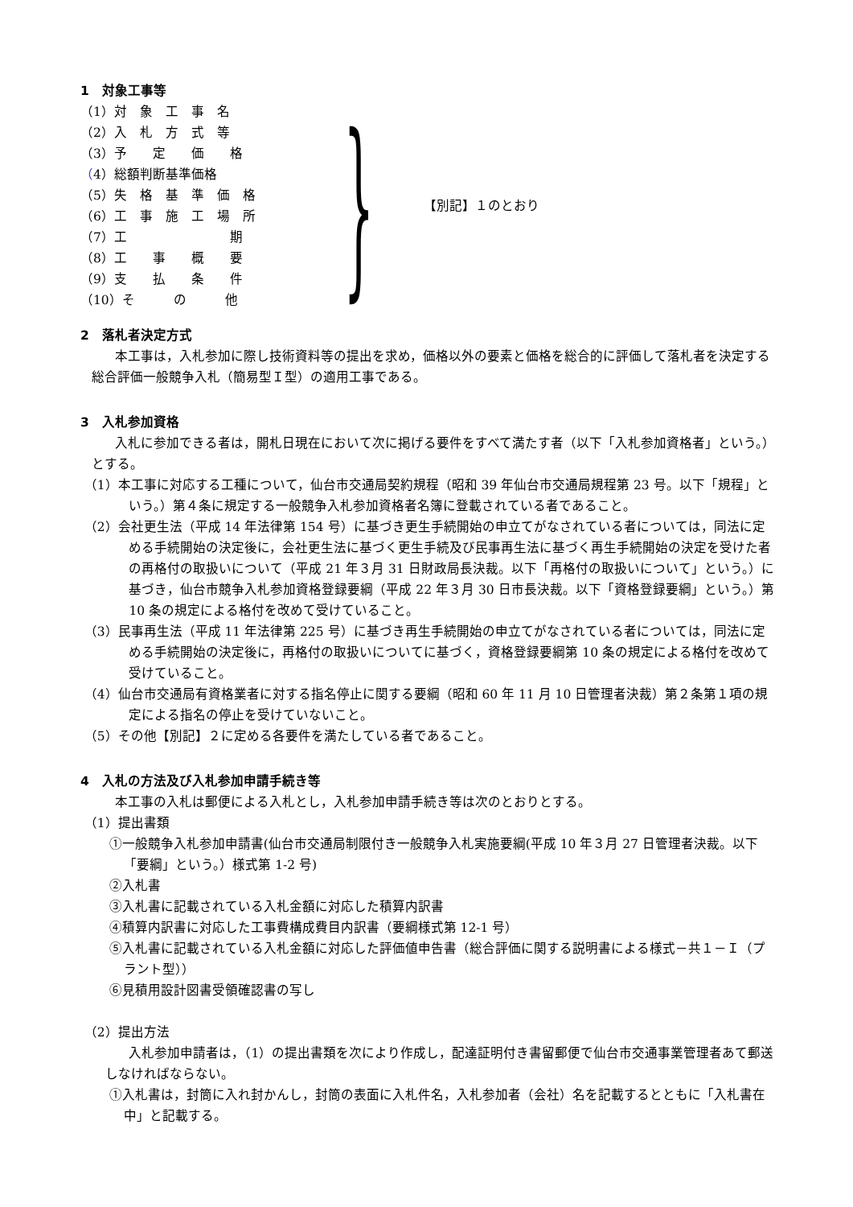1　対象工事等
（1）対　象　工　事　名
（2）入　札　方　式　等
（3）予　　定　　価　　格
（4）総額判断基準価格
（5）失　格　基　準　価　格
（6）工　事　施　工　場　所
（7）工　　　　　　　　期
（8）工　　事　　概　　要
（9）支　　払　　条　　件
（10）そ　　　の　　　他
} 【別記】１のとおり
2　落札者決定方式
本工事は，入札参加に際し技術資料等の提出を求め，価格以外の要素と価格を総合的に評価して落札者を決定する総合評価一般競争入札（簡易型Ｉ型）の適用工事である。
3　入札参加資格
入札に参加できる者は，開札日現在において次に掲げる要件をすべて満たす者（以下「入札参加資格者」という。）とする。
（1）本工事に対応する工種について，仙台市交通局契約規程（昭和 39 年仙台市交通局規程第 23 号。以下「規程」という。）第４条に規定する一般競争入札参加資格者名簿に登載されている者であること。
（2）会社更生法（平成 14 年法律第 154 号）に基づき更生手続開始の申立てがなされている者については，同法に定める手続開始の決定後に，会社更生法に基づく更生手続及び民事再生法に基づく再生手続開始の決定を受けた者の再格付の取扱いについて（平成 21 年３月 31 日財政局長決裁。以下「再格付の取扱いについて」という。）に基づき，仙台市競争入札参加資格登録要綱（平成 22 年３月 30 日市長決裁。以下「資格登録要綱」という。）第 10 条の規定による格付を改めて受けていること。
（3）民事再生法（平成 11 年法律第 225 号）に基づき再生手続開始の申立てがなされている者については，同法に定める手続開始の決定後に，再格付の取扱いについてに基づく，資格登録要綱第 10 条の規定による格付を改めて受けていること。
（4）仙台市交通局有資格業者に対する指名停止に関する要綱（昭和 60 年 11 月 10 日管理者決裁）第２条第１項の規定による指名の停止を受けていないこと。
（5）その他【別記】２に定める各要件を満たしている者であること。
4　入札の方法及び入札参加申請手続き等
本工事の入札は郵便による入札とし，入札参加申請手続き等は次のとおりとする。
（1）提出書類
①一般競争入札参加申請書(仙台市交通局制限付き一般競争入札実施要綱(平成 10 年３月 27 日管理者決裁。以下「要綱」という。）様式第 1-2 号)
②入札書
③入札書に記載されている入札金額に対応した積算内訳書
④積算内訳書に対応した工事費構成費目内訳書（要綱様式第 12-1 号）
⑤入札書に記載されている入札金額に対応した評価値申告書（総合評価に関する説明書による様式－共１－Ｉ（プラント型））
⑥見積用設計図書受領確認書の写し
（2）提出方法
入札参加申請者は，（1）の提出書類を次により作成し，配達証明付き書留郵便で仙台市交通事業管理者あて郵送しなければならない。
①入札書は，封筒に入れ封かんし，封筒の表面に入札件名，入札参加者（会社）名を記載するとともに「入札書在中」と記載する。